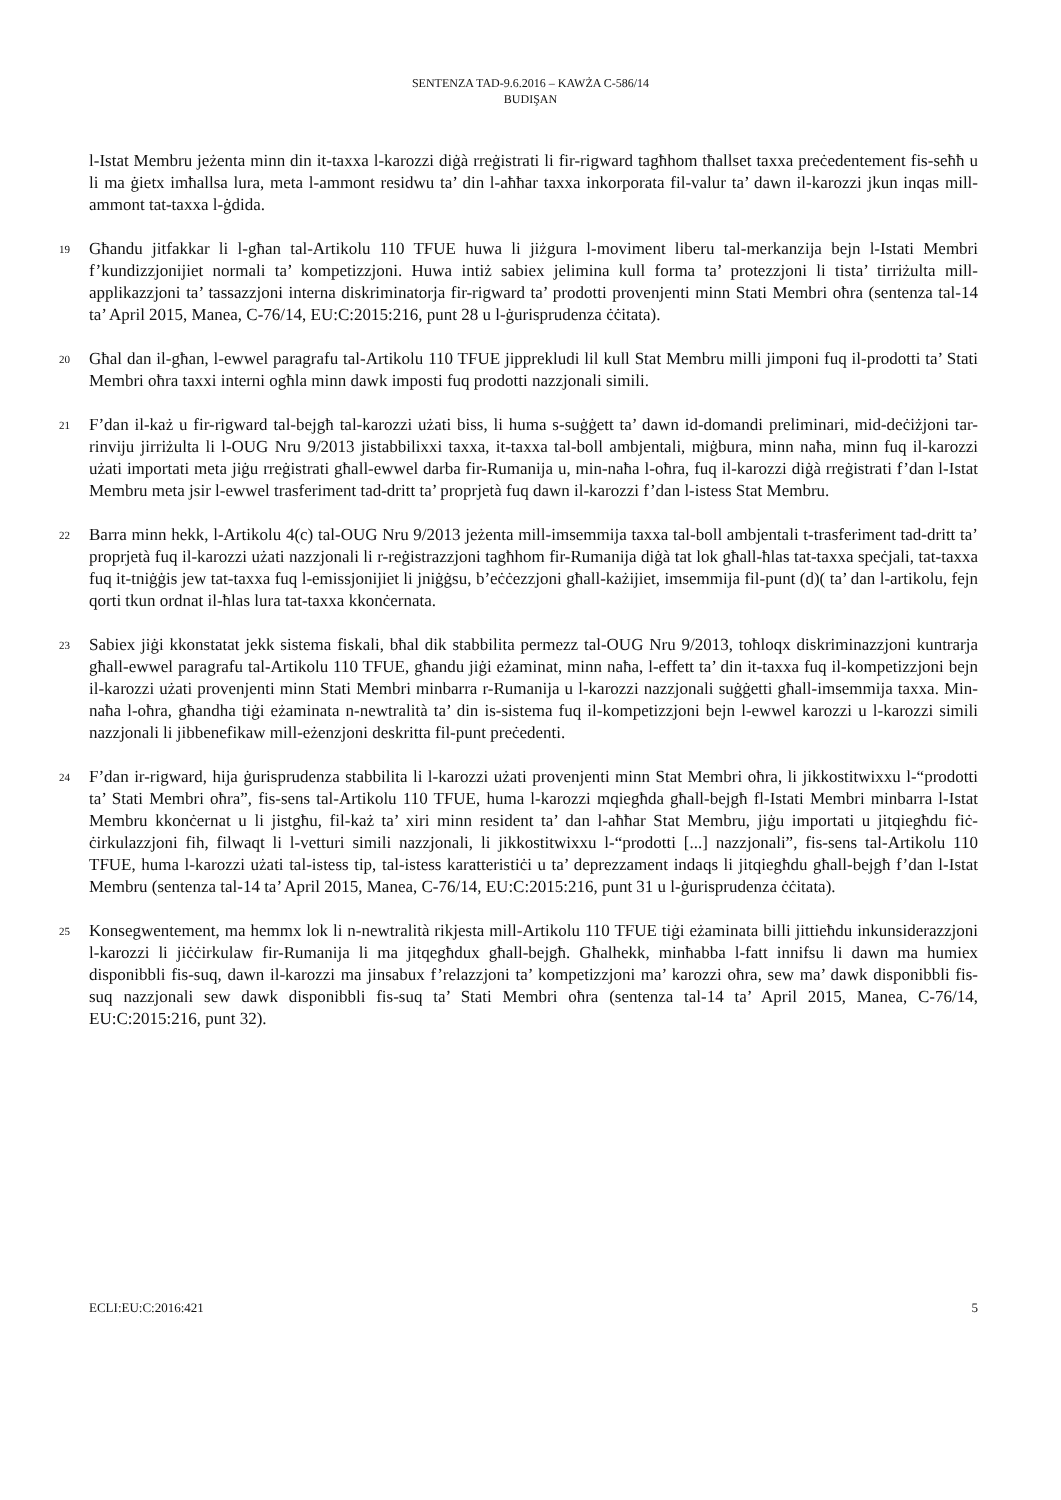SENTENZA TAD-9.6.2016 – KAWŻA C-586/14
BUDIŞAN
l-Istat Membru jeżenta minn din it-taxxa l-karozzi diġà rreġistrati li fir-rigward tagħhom tħallset taxxa preċedentement fis-seħħ u li ma ġietx imħallsa lura, meta l-ammont residwu ta’ din l-aħħar taxxa inkorporata fil-valur ta’ dawn il-karozzi jkun inqas mill-ammont tat-taxxa l-ġdida.
19
Għandu jitfakkar li l-għan tal-Artikolu 110 TFUE huwa li jiżgura l-moviment liberu tal-merkanzija bejn l-Istati Membri f’kundizzjonijiet normali ta’ kompetizzjoni. Huwa intiż sabiex jelimina kull forma ta’ protezzjoni li tista’ tirriżulta mill-applikazzjoni ta’ tassazzjoni interna diskriminatorja fir-rigward ta’ prodotti provenjenti minn Stati Membri oħra (sentenza tal-14 ta’ April 2015, Manea, C-76/14, EU:C:2015:216, punt 28 u l-ġurisprudenza ċċitata).
20
Għal dan il-għan, l-ewwel paragrafu tal-Artikolu 110 TFUE jipprekludi lil kull Stat Membru milli jimponi fuq il-prodotti ta’ Stati Membri oħra taxxi interni ogħla minn dawk imposti fuq prodotti nazzjonali simili.
21
F’dan il-każ u fir-rigward tal-bejgħ tal-karozzi użati biss, li huma s-suġġett ta’ dawn id-domandi preliminari, mid-deċiżjoni tar-rinviju jirriżulta li l-OUG Nru 9/2013 jistabbilixxi taxxa, it-taxxa tal-boll ambjentali, miġbura, minn naħa, minn fuq il-karozzi użati importati meta jiġu rreġistrati għall-ewwel darba fir-Rumanija u, min-naħa l-oħra, fuq il-karozzi diġà rreġistrati f’dan l-Istat Membru meta jsir l-ewwel trasferiment tad-dritt ta’ proprjetà fuq dawn il-karozzi f’dan l-istess Stat Membru.
22
Barra minn hekk, l-Artikolu 4(c) tal-OUG Nru 9/2013 jeżenta mill-imsemmija taxxa tal-boll ambjentali t-trasferiment tad-dritt ta’ proprjetà fuq il-karozzi użati nazzjonali li r-reġistrazzjoni tagħhom fir-Rumanija diġà tat lok għall-ħlas tat-taxxa speċjali, tat-taxxa fuq it-tniġġis jew tat-taxxa fuq l-emissjonijiet li jniġġsu, b’eċċezzjoni għall-każijiet, imsemmija fil-punt (d)( ta’ dan l-artikolu, fejn qorti tkun ordnat il-ħlas lura tat-taxxa kkonċernata.
23
Sabiex jiġi kkonstatat jekk sistema fiskali, bħal dik stabbilita permezz tal-OUG Nru 9/2013, toħloqx diskriminazzjoni kuntrarja għall-ewwel paragrafu tal-Artikolu 110 TFUE, għandu jiġi eżaminat, minn naħa, l-effett ta’ din it-taxxa fuq il-kompetizzjoni bejn il-karozzi użati provenjenti minn Stati Membri minbarra r-Rumanija u l-karozzi nazzjonali suġġetti għall-imsemmija taxxa. Min-naħa l-oħra, għandha tiġi eżaminata n-newtralità ta’ din is-sistema fuq il-kompetizzjoni bejn l-ewwel karozzi u l-karozzi simili nazzjonali li jibbenefikaw mill-eżenzjoni deskritta fil-punt preċedenti.
24
F’dan ir-rigward, hija ġurisprudenza stabbilita li l-karozzi użati provenjenti minn Stat Membri oħra, li jikkostitwixxu l-“prodotti ta’ Stati Membri oħra”, fis-sens tal-Artikolu 110 TFUE, huma l-karozzi mqiegħda għall-bejgħ fl-Istati Membri minbarra l-Istat Membru kkonċernat u li jistgħu, fil-każ ta’ xiri minn resident ta’ dan l-aħħar Stat Membru, jiġu importati u jitqiegħdu fiċ-ċirkulazzjoni fih, filwaqt li l-vetturi simili nazzjonali, li jikkostitwixxu l-“prodotti [...] nazzjonali”, fis-sens tal-Artikolu 110 TFUE, huma l-karozzi użati tal-istess tip, tal-istess karatteristiċi u ta’ deprezzament indaqs li jitqiegħdu għall-bejgħ f’dan l-Istat Membru (sentenza tal-14 ta’ April 2015, Manea, C-76/14, EU:C:2015:216, punt 31 u l-ġurisprudenza ċċitata).
25
Konsegwentement, ma hemmx lok li n-newtralità rikjesta mill-Artikolu 110 TFUE tiġi eżaminata billi jittieħdu inkunsiderazzjoni l-karozzi li jiċċirkulaw fir-Rumanija li ma jitqegħdux għall-bejgħ. Għalhekk, minħabba l-fatt innifsu li dawn ma humiex disponibbli fis-suq, dawn il-karozzi ma jinsabux f’relazzjoni ta’ kompetizzjoni ma’ karozzi oħra, sew ma’ dawk disponibbli fis-suq nazzjonali sew dawk disponibbli fis-suq ta’ Stati Membri oħra (sentenza tal-14 ta’ April 2015, Manea, C-76/14, EU:C:2015:216, punt 32).
ECLI:EU:C:2016:421 5